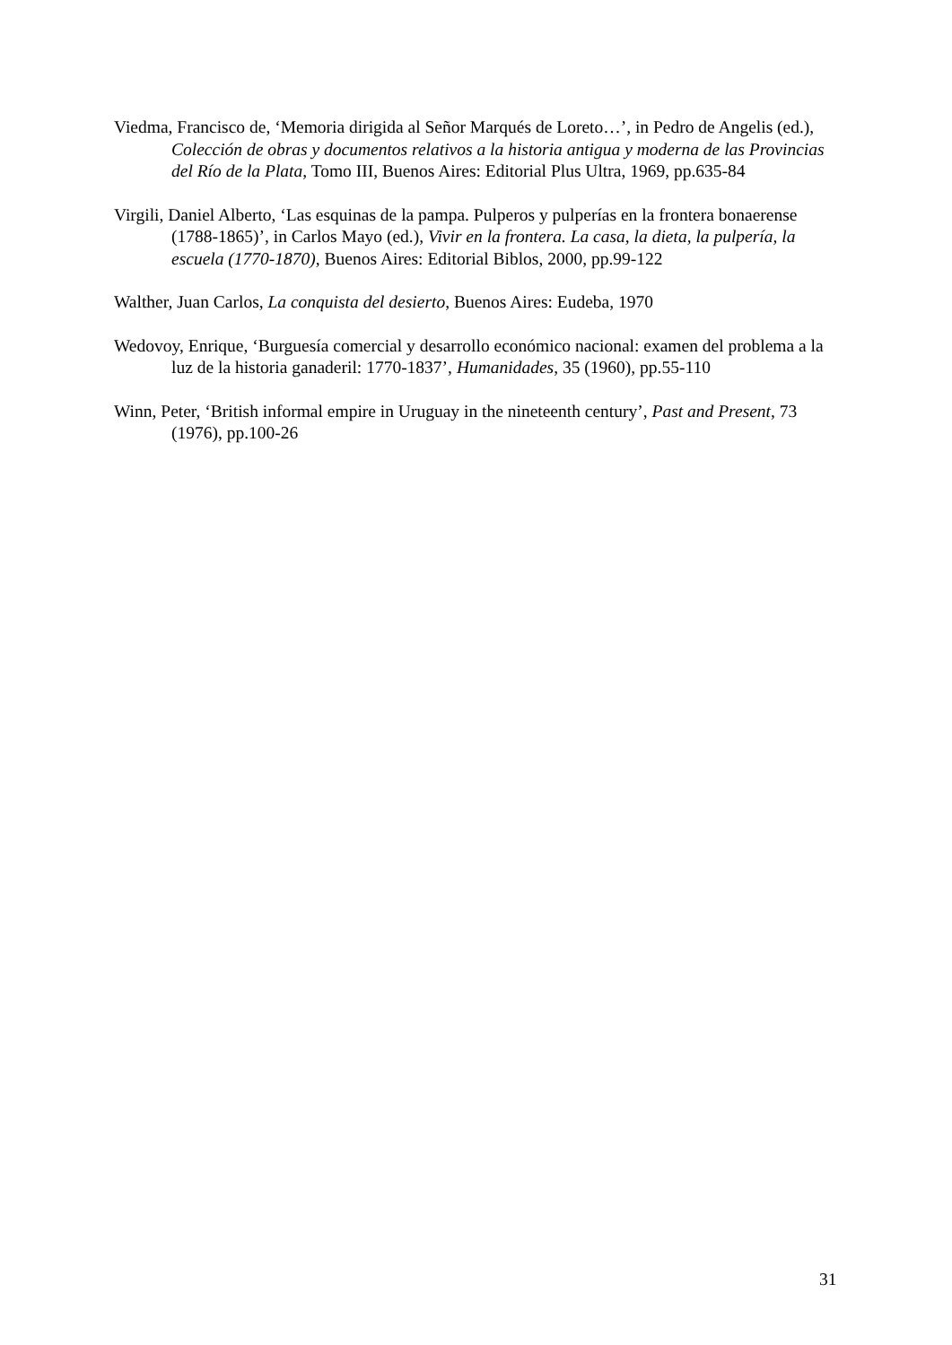Viedma, Francisco de, ‘Memoria dirigida al Señor Marqués de Loreto…’, in Pedro de Angelis (ed.), Colección de obras y documentos relativos a la historia antigua y moderna de las Provincias del Río de la Plata, Tomo III, Buenos Aires: Editorial Plus Ultra, 1969, pp.635-84
Virgili, Daniel Alberto, ‘Las esquinas de la pampa. Pulperos y pulperías en la frontera bonaerense (1788-1865)’, in Carlos Mayo (ed.), Vivir en la frontera. La casa, la dieta, la pulpería, la escuela (1770-1870), Buenos Aires: Editorial Biblos, 2000, pp.99-122
Walther, Juan Carlos, La conquista del desierto, Buenos Aires: Eudeba, 1970
Wedovoy, Enrique, ‘Burguesía comercial y desarrollo económico nacional: examen del problema a la luz de la historia ganaderil: 1770-1837’, Humanidades, 35 (1960), pp.55-110
Winn, Peter, ‘British informal empire in Uruguay in the nineteenth century’, Past and Present, 73 (1976), pp.100-26
31